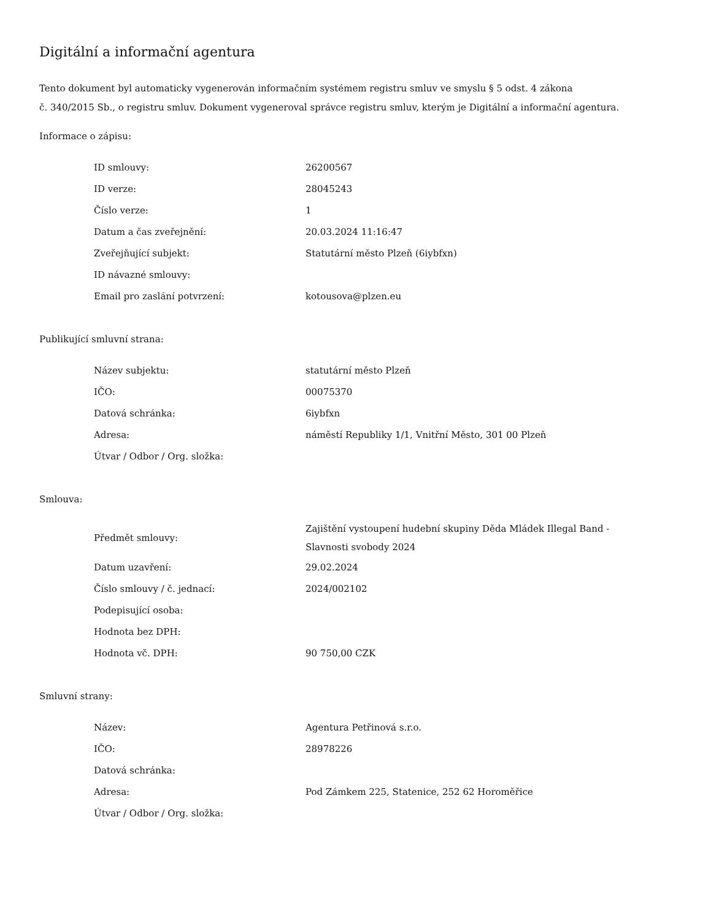Digitální a informační agentura
Tento dokument byl automaticky vygenerován informačním systémem registru smluv ve smyslu § 5 odst. 4 zákona
č. 340/2015 Sb., o registru smluv. Dokument vygeneroval správce registru smluv, kterým je Digitální a informační agentura.
Informace o zápisu:
| ID smlouvy: | 26200567 |
| ID verze: | 28045243 |
| Číslo verze: | 1 |
| Datum a čas zveřejnění: | 20.03.2024 11:16:47 |
| Zveřejňující subjekt: | Statutární město Plzeň (6iybfxn) |
| ID návazné smlouvy: | |
| Email pro zaslání potvrzení: | kotousova@plzen.eu |
Publikující smluvní strana:
| Název subjektu: | statutární město Plzeň |
| IČO: | 00075370 |
| Datová schránka: | 6iybfxn |
| Adresa: | náměstí Republiky 1/1, Vnitřní Město, 301 00 Plzeň |
| Útvar / Odbor / Org. složka: | |
Smlouva:
| Předmět smlouvy: | Zajištění vystoupení hudební skupiny Děda Mládek Illegal Band - Slavnosti svobody 2024 |
| Datum uzavření: | 29.02.2024 |
| Číslo smlouvy / č. jednací: | 2024/002102 |
| Podepisující osoba: | |
| Hodnota bez DPH: | |
| Hodnota vč. DPH: | 90 750,00 CZK |
Smluvní strany:
| Název: | Agentura Petřinová s.r.o. |
| IČO: | 28978226 |
| Datová schránka: | |
| Adresa: | Pod Zámkem 225, Statenice, 252 62 Horoměřice |
| Útvar / Odbor / Org. složka: | |